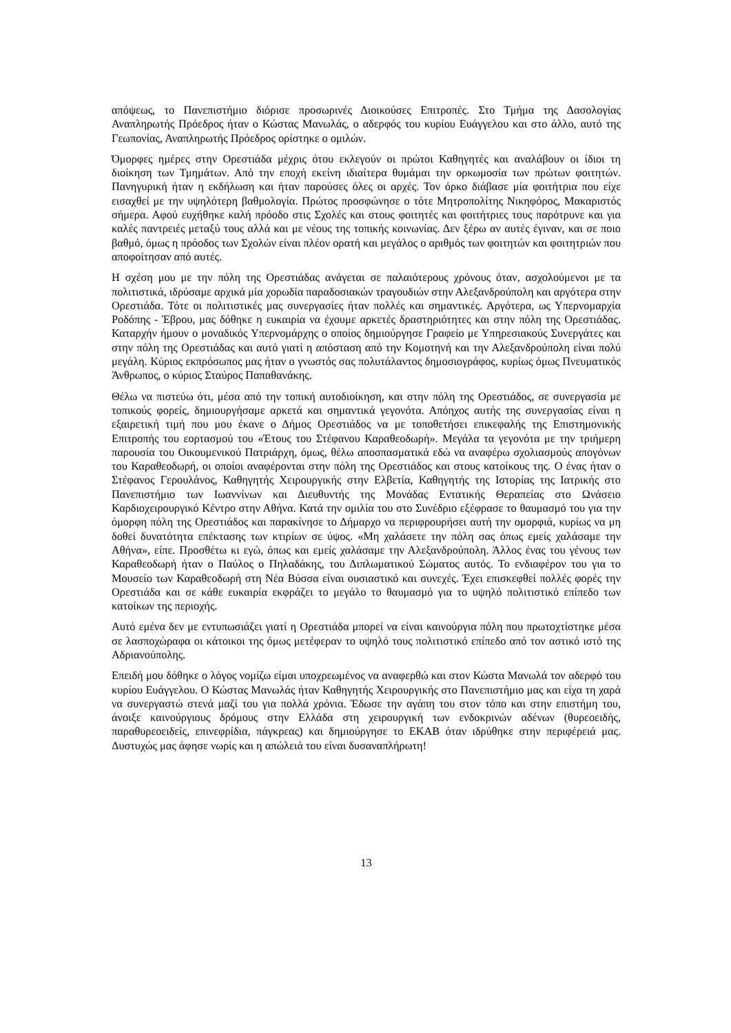απόψεως, το Πανεπιστήμιο διόρισε προσωρινές Διοικούσες Επιτροπές. Στο Τμήμα της Δασολογίας Αναπληρωτής Πρόεδρος ήταν ο Κώστας Μανωλάς, ο αδερφός του κυρίου Ευάγγελου και στο άλλο, αυτό της Γεωπονίας, Αναπληρωτής Πρόεδρος ορίστηκε ο ομιλών.
Όμορφες ημέρες στην Ορεστιάδα μέχρις ότου εκλεγούν οι πρώτοι Καθηγητές και αναλάβουν οι ίδιοι τη διοίκηση των Τμημάτων. Από την εποχή εκείνη ιδιαίτερα θυμάμαι την ορκωμοσία των πρώτων φοιτητών. Πανηγυρική ήταν η εκδήλωση και ήταν παρούσες όλες οι αρχές. Τον όρκο διάβασε μία φοιτήτρια που είχε εισαχθεί με την υψηλότερη βαθμολογία. Πρώτος προσφώνησε ο τότε Μητροπολίτης Νικηφόρος, Μακαριστός σήμερα. Αφού ευχήθηκε καλή πρόοδο στις Σχολές και στους φοιτητές και φοιτήτριες τους παρότρυνε και για καλές παντρειές μεταξύ τους αλλά και με νέους της τοπικής κοινωνίας. Δεν ξέρω αν αυτές έγιναν, και σε ποιο βαθμό, όμως η πρόοδος των Σχολών είναι πλέον ορατή και μεγάλος ο αριθμός των φοιτητών και φοιτητριών που αποφοίτησαν από αυτές.
Η σχέση μου με την πόλη της Ορεστιάδας ανάγεται σε παλαιότερους χρόνους όταν, ασχολούμενοι με τα πολιτιστικά, ιδρύσαμε αρχικά μία χορωδία παραδοσιακών τραγουδιών στην Αλεξανδρούπολη και αργότερα στην Ορεστιάδα. Τότε οι πολιτιστικές μας συνεργασίες ήταν πολλές και σημαντικές. Αργότερα, ως Υπερνομαρχία Ροδόπης - Έβρου, μας δόθηκε η ευκαιρία να έχουμε αρκετές δραστηριότητες και στην πόλη της Ορεστιάδας. Καταρχήν ήμουν ο μοναδικός Υπερνομάρχης ο οποίος δημιούργησε Γραφείο με Υπηρεσιακούς Συνεργάτες και στην πόλη της Ορεστιάδας και αυτό γιατί η απόσταση από την Κομοτηνή και την Αλεξανδρούπολη είναι πολύ μεγάλη. Κύριος εκπρόσωπος μας ήταν ο γνωστός σας πολυτάλαντος δημοσιογράφος, κυρίως όμως Πνευματικός Άνθρωπος, ο κύριος Σταύρος Παπαθανάκης.
Θέλω να πιστεύω ότι, μέσα από την τοπική αυτοδιοίκηση, και στην πόλη της Ορεστιάδος, σε συνεργασία με τοπικούς φορείς, δημιουργήσαμε αρκετά και σημαντικά γεγονότα. Απόηχος αυτής της συνεργασίας είναι η εξαιρετική τιμή που μου έκανε ο Δήμος Ορεστιάδος να με τοποθετήσει επικεφαλής της Επιστημονικής Επιτροπής του εορτασμού του «Έτους του Στέφανου Καραθεοδωρή». Μεγάλα τα γεγονότα με την τριήμερη παρουσία του Οικουμενικού Πατριάρχη, όμως, θέλω αποσπασματικά εδώ να αναφέρω σχολιασμούς απογόνων του Καραθεοδωρή, οι οποίοι αναφέρονται στην πόλη της Ορεστιάδος και στους κατοίκους της. Ο ένας ήταν ο Στέφανος Γερουλάνος, Καθηγητής Χειρουργικής στην Ελβετία, Καθηγητής της Ιστορίας της Ιατρικής στο Πανεπιστήμιο των Ιωαννίνων και Διευθυντής της Μονάδας Εντατικής Θεραπείας στο Ωνάσειο Καρδιοχειρουργικό Κέντρο στην Αθήνα. Κατά την ομιλία του στο Συνέδριο εξέφρασε το θαυμασμό του για την όμορφη πόλη της Ορεστιάδος και παρακίνησε το Δήμαρχο να περιφρουρήσει αυτή την ομορφιά, κυρίως να μη δοθεί δυνατότητα επέκτασης των κτιρίων σε ύψος. «Μη χαλάσετε την πόλη σας όπως εμείς χαλάσαμε την Αθήνα», είπε. Προσθέτω κι εγώ, όπως και εμείς χαλάσαμε την Αλεξανδρούπολη. Άλλος ένας του γένους των Καραθεοδωρή ήταν ο Παύλος ο Πηλαδάκης, του Διπλωματικού Σώματος αυτός. Το ενδιαφέρον του για το Μουσείο των Καραθεοδωρή στη Νέα Βύσσα είναι ουσιαστικό και συνεχές. Έχει επισκεφθεί πολλές φορές την Ορεστιάδα και σε κάθε ευκαιρία εκφράζει το μεγάλο το θαυμασμό για το υψηλό πολιτιστικό επίπεδο των κατοίκων της περιοχής.
Αυτό εμένα δεν με εντυπωσιάζει γιατί η Ορεστιάδα μπορεί να είναι καινούργια πόλη που πρωτοχτίστηκε μέσα σε λασποχώραφα οι κάτοικοι της όμως μετέφεραν το υψηλό τους πολιτιστικό επίπεδο από τον αστικό ιστό της Αδριανούπολης.
Επειδή μου δόθηκε ο λόγος νομίζω είμαι υποχρεωμένος να αναφερθώ και στον Κώστα Μανωλά τον αδερφό του κυρίου Ευάγγελου. Ο Κώστας Μανωλάς ήταν Καθηγητής Χειρουργικής στο Πανεπιστήμιο μας και είχα τη χαρά να συνεργαστώ στενά μαζί του για πολλά χρόνια. Έδωσε την αγάπη του στον τόπο και στην επιστήμη του, άνοιξε καινούργιους δρόμους στην Ελλάδα στη χειρουργική των ενδοκρινών αδένων (θυρεοειδής, παραθυρεοειδείς, επινεφρίδια, πάγκρεας) και δημιούργησε το ΕΚΑΒ όταν ιδρύθηκε στην περιφέρειά μας. Δυστυχώς μας άφησε νωρίς και η απώλειά του είναι δυσαναπλήρωτη!
13